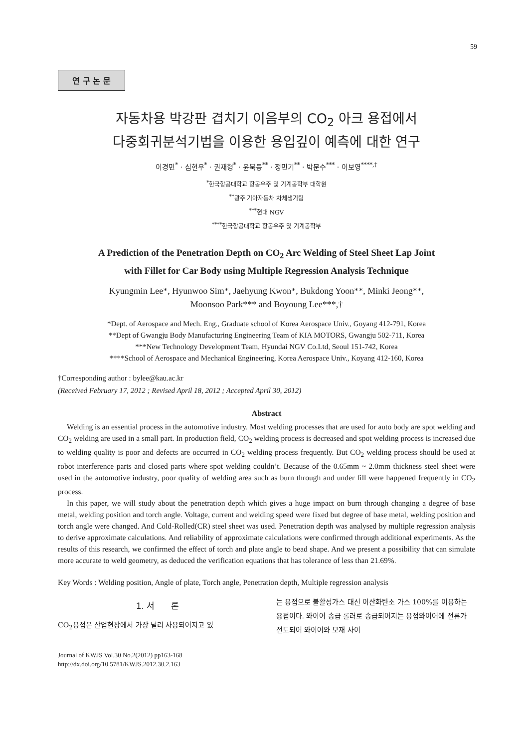59
연 구 논 문
자동차용 박강판 겹치기 이음부의 CO<sub>2</sub> 아크 용접에서
다중회귀분석기법을 이용한 용입깊이 예측에 대한 연구
이경민<sup>*</sup> · 심현우<sup>*</sup> · 권재형<sup>*</sup> · 윤북동<sup>**</sup> · 정민기<sup>**</sup> · 박문수<sup>***</sup> · 이보영<sup>****,†</sup>
<sup>*</sup> 한국항공대학교 항공우주 및 기계공학부 대학원
<sup>**</sup> 광주 기아자동차 차체생기팀
<sup>***</sup> 현대 NGV
<sup>****</sup>한국항공대학교 항공우주 및 기계공학부
A Prediction of the Penetration Depth on CO<sub>2</sub> Arc Welding of Steel Sheet Lap Joint
with Fillet for Car Body using Multiple Regression Analysis Technique
Kyungmin Lee*, Hyunwoo Sim*, Jaehyung Kwon*, Bukdong Yoon**, Minki Jeong**,
Moonsoo Park*** and Boyoung Lee***,†
*Dept. of Aerospace and Mech. Eng., Graduate school of Korea Aerospace Univ., Goyang 412-791, Korea
**Dept of Gwangju Body Manufacturing Engineering Team of KIA MOTORS, Gwangju 502-711, Korea
***New Technology Development Team, Hyundai NGV Co.Ltd, Seoul 151-742, Korea
****School of Aerospace and Mechanical Engineering, Korea Aerospace Univ., Koyang 412-160, Korea
†Corresponding author : bylee@kau.ac.kr
(Received February 17, 2012 ; Revised April 18, 2012 ; Accepted April 30, 2012)
Abstract
Welding is an essential process in the automotive industry. Most welding processes that are used for auto body are spot welding and CO<sub>2</sub> welding are used in a small part. In production field, CO<sub>2</sub> welding process is decreased and spot welding process is increased due to welding quality is poor and defects are occurred in CO<sub>2</sub> welding process frequently. But CO<sub>2</sub> welding process should be used at robot interference parts and closed parts where spot welding couldn’t. Because of the 0.65mm ~ 2.0mm thickness steel sheet were used in the automotive industry, poor quality of welding area such as burn through and under fill were happened frequently in CO<sub>2</sub> process.
In this paper, we will study about the penetration depth which gives a huge impact on burn through changing a degree of base metal, welding position and torch angle. Voltage, current and welding speed were fixed but degree of base metal, welding position and torch angle were changed. And Cold-Rolled(CR) steel sheet was used. Penetration depth was analysed by multiple regression analysis to derive approximate calculations. And reliability of approximate calculations were confirmed through additional experiments. As the results of this research, we confirmed the effect of torch and plate angle to bead shape. And we present a possibility that can simulate more accurate to weld geometry, as deduced the verification equations that has tolerance of less than 21.69%.
Key Words : Welding position, Angle of plate, Torch angle, Penetration depth, Multiple regression analysis
1. 서 론
CO<sub>2</sub>용접은 산업현장에서 가장 널리 사용되어지고 있
는 용접으로 불활성가스 대신 이산화탄소 가스 100%를 이용하는 용접이다. 와이어 송급 롤러로 송급되어지는 용접와이어에 전류가 전도되어 와이어와 모재 사이
Journal of KWJS Vol.30 No.2(2012) pp163-168
http://dx.doi.org/10.5781/KWJS.2012.30.2.163